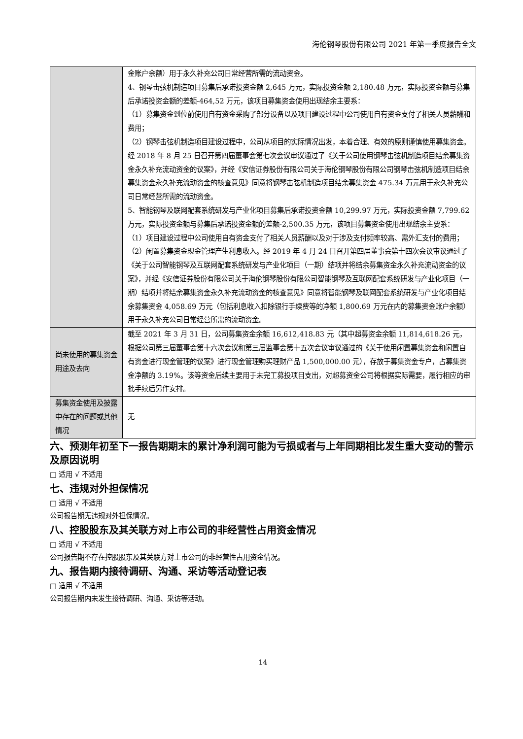海伦钢琴股份有限公司 2021 年第一季度报告全文
| | 金账户余额）用于永久补充公司日常经营所需的流动资金。 4、钢琴击弦机制造项目募集后承诺投资金额 2,645 万元，实际投资金额 2,180.48 万元，实际投资金额与募集后承诺投资金额的差额-464,52 万元，该项目募集资金使用出现结余主要系： （1）募集资金到位前使用自有资金采购了部分设备以及项目建设过程中公司使用自有资金支付了相关人员薪酬和费用； （2）钢琴击弦机制造项目建设过程中，公司从项目的实际情况出发，本着合理、有效的原则谨慎使用募集资金。 经 2018 年 8 月 25 日召开第四届董事会第七次会议审议通过了《关于公司使用钢琴击弦机制造项目结余募集资金永久补充流动资金的议案》，并经《安信证券股份有限公司关于海伦钢琴股份有限公司钢琴击弦机制造项目结余募集资金永久补充流动资金的核查意见》同意将钢琴击弦机制造项目结余募集资金 475.34 万元用于永久补充公司日常经营所需的流动资金。 5、智能钢琴及联网配套系统研发与产业化项目募集后承诺投资金额 10,299.97 万元，实际投资金额 7,799.62 万元，实际投资金额与募集后承诺投资金额的差额-2,500.35 万元，该项目募集资金使用出现结余主要系： （1）项目建设过程中公司使用自有资金支付了相关人员薪酬以及对于涉及支付频率较高、需外汇支付的费用； （2）闲置募集资金现金管理产生利息收入。经 2019 年 4 月 24 日召开第四届董事会第十四次会议审议通过了《关于公司智能钢琴及互联网配套系统研发与产业化项目（一期）结项并将结余募集资金永久补充流动资金的议案》，并经《安信证券股份有限公司关于海伦钢琴股份有限公司智能钢琴及互联网配套系统研发与产业化项目（一期）结项并将结余募集资金永久补充流动资金的核查意见》同意将智能钢琴及联网配套系统研发与产业化项目结余募集资金 4,058.69 万元（包括利息收入扣除银行手续费等的净额 1,800.69 万元在内的募集资金账户余额）用于永久补充公司日常经营所需的流动资金。 |
| 尚未使用的募集资金用途及去向 | 截至 2021 年 3 月 31 日，公司募集资金余额 16,612,418.83 元（其中超募资金余额 11,814,618.26 元，根据公司第三届董事会第十六次会议和第三届监事会第十五次会议审议通过的《关于使用闲置募集资金和闲置自有资金进行现金管理的议案》进行现金管理购买理财产品 1,500,000.00 元），存放于募集资金专户，占募集资金净额的 3.19%。该等资金后续主要用于未完工募投项目支出，对超募资金公司将根据实际需要，履行相应的审批手续后另作安排。 |
| 募集资金使用及披露中存在的问题或其他情况 | 无 |
六、预测年初至下一报告期期末的累计净利润可能为亏损或者与上年同期相比发生重大变动的警示及原因说明
□ 适用 √ 不适用
七、违规对外担保情况
□ 适用 √ 不适用
公司报告期无违规对外担保情况。
八、控股股东及其关联方对上市公司的非经营性占用资金情况
□ 适用 √ 不适用
公司报告期不存在控股股东及其关联方对上市公司的非经营性占用资金情况。
九、报告期内接待调研、沟通、采访等活动登记表
□ 适用 √ 不适用
公司报告期内未发生接待调研、沟通、采访等活动。
14